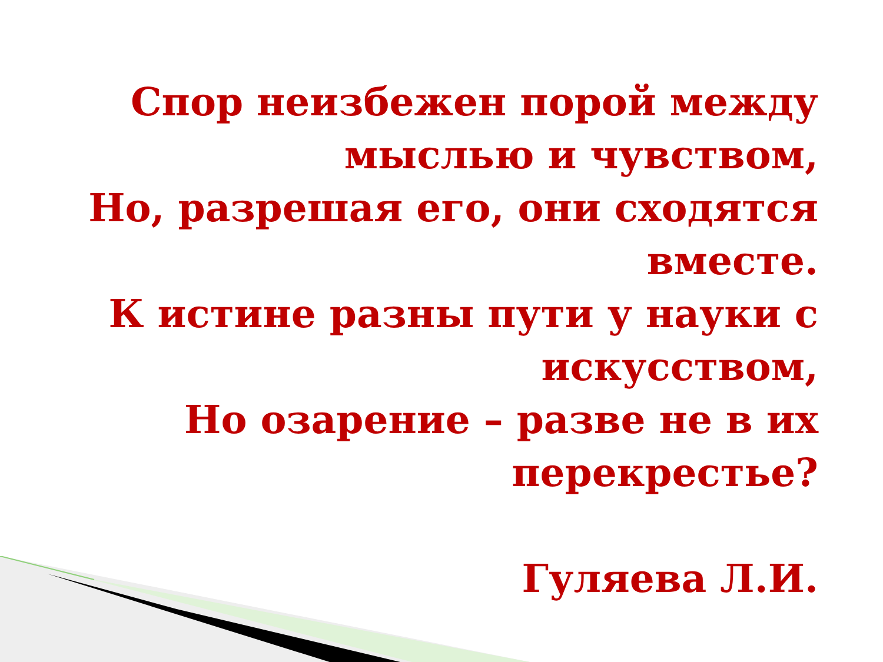Спор неизбежен порой между мыслью и чувством,
Но, разрешая его, они сходятся вместе.
К истине разны пути у науки с искусством,
Но озарение – разве не в их перекрестье?
Гуляева Л.И.